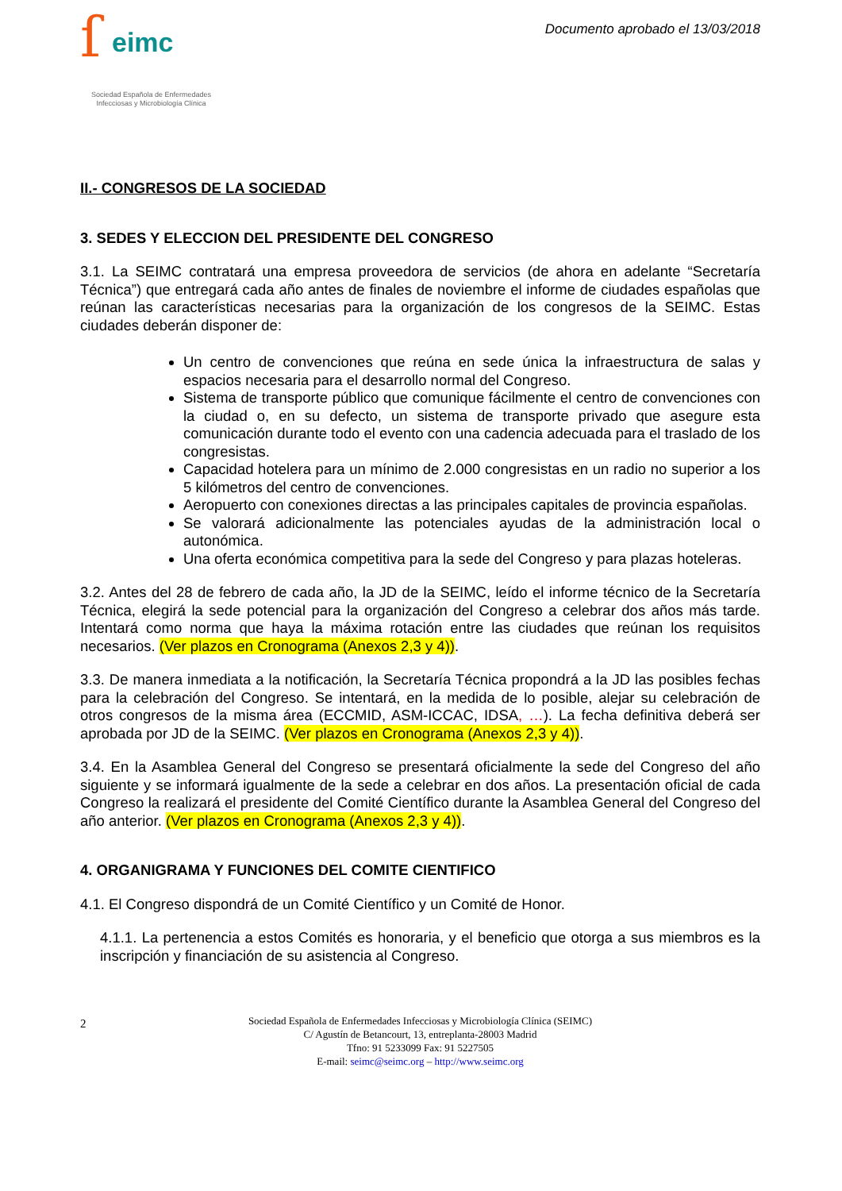ſ eimc
Sociedad Española de Enfermedades
Infecciosas y Microbiología Clínica
Documento aprobado el 13/03/2018
II.- CONGRESOS DE LA SOCIEDAD
3. SEDES Y ELECCION DEL PRESIDENTE DEL CONGRESO
3.1. La SEIMC contratará una empresa proveedora de servicios (de ahora en adelante “Secretaría Técnica”) que entregará cada año antes de finales de noviembre el informe de ciudades españolas que reúnan las características necesarias para la organización de los congresos de la SEIMC. Estas ciudades deberán disponer de:
Un centro de convenciones que reúna en sede única la infraestructura de salas y espacios necesaria para el desarrollo normal del Congreso.
Sistema de transporte público que comunique fácilmente el centro de convenciones con la ciudad o, en su defecto, un sistema de transporte privado que asegure esta comunicación durante todo el evento con una cadencia adecuada para el traslado de los congresistas.
Capacidad hotelera para un mínimo de 2.000 congresistas en un radio no superior a los 5 kilómetros del centro de convenciones.
Aeropuerto con conexiones directas a las principales capitales de provincia españolas.
Se valorará adicionalmente las potenciales ayudas de la administración local o autonómica.
Una oferta económica competitiva para la sede del Congreso y para plazas hoteleras.
3.2. Antes del 28 de febrero de cada año, la JD de la SEIMC, leído el informe técnico de la Secretaría Técnica, elegirá la sede potencial para la organización del Congreso a celebrar dos años más tarde. Intentará como norma que haya la máxima rotación entre las ciudades que reúnan los requisitos necesarios. (Ver plazos en Cronograma (Anexos 2,3 y 4)).
3.3. De manera inmediata a la notificación, la Secretaría Técnica propondrá a la JD las posibles fechas para la celebración del Congreso. Se intentará, en la medida de lo posible, alejar su celebración de otros congresos de la misma área (ECCMID, ASM-ICCAC, IDSA, …). La fecha definitiva deberá ser aprobada por JD de la SEIMC. (Ver plazos en Cronograma (Anexos 2,3 y 4)).
3.4. En la Asamblea General del Congreso se presentará oficialmente la sede del Congreso del año siguiente y se informará igualmente de la sede a celebrar en dos años. La presentación oficial de cada Congreso la realizará el presidente del Comité Científico durante la Asamblea General del Congreso del año anterior. (Ver plazos en Cronograma (Anexos 2,3 y 4)).
4. ORGANIGRAMA Y FUNCIONES DEL COMITE CIENTIFICO
4.1. El Congreso dispondrá de un Comité Científico y un Comité de Honor.
4.1.1. La pertenencia a estos Comités es honoraria, y el beneficio que otorga a sus miembros es la inscripción y financiación de su asistencia al Congreso.
2 Sociedad Española de Enfermedades Infecciosas y Microbiología Clínica (SEIMC)
C/ Agustín de Betancourt, 13, entreplanta-28003 Madrid
Tfno: 91 5233099 Fax: 91 5227505
E-mail: seimc@seimc.org – http://www.seimc.org